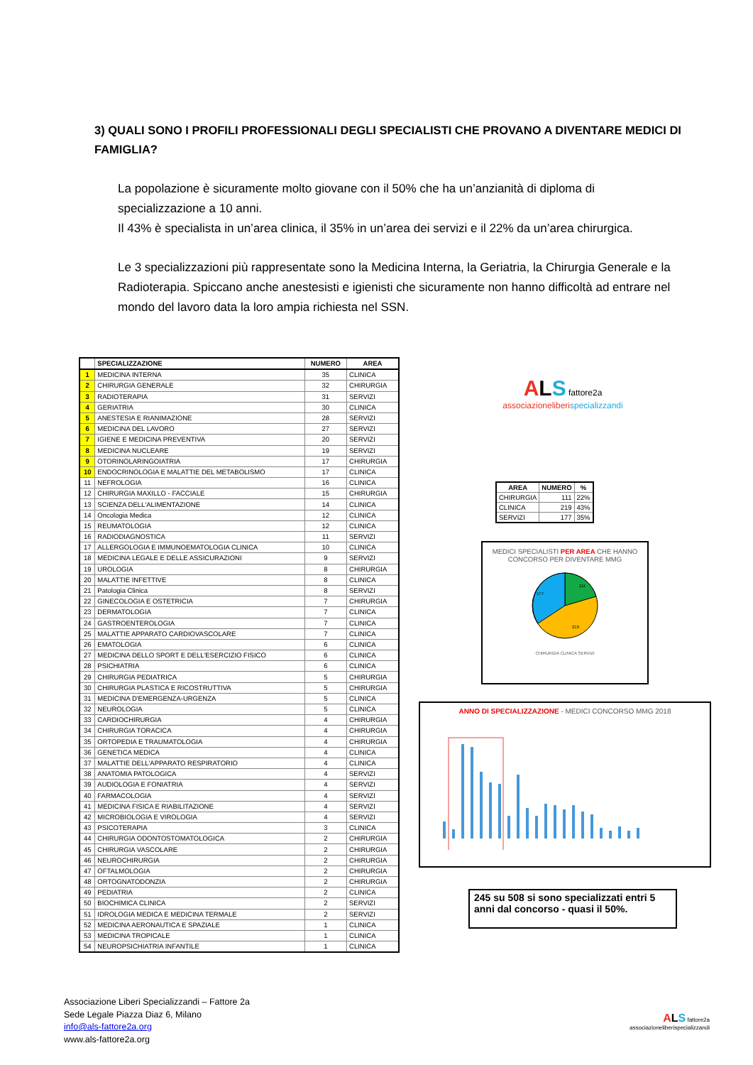3) QUALI SONO I PROFILI PROFESSIONALI DEGLI SPECIALISTI CHE PROVANO A DIVENTARE MEDICI DI FAMIGLIA?
La popolazione è sicuramente molto giovane con il 50% che ha un’anzianità di diploma di specializzazione a 10 anni.
Il 43% è specialista in un’area clinica, il 35% in un’area dei servizi e il 22% da un’area chirurgica.
Le 3 specializzazioni più rappresentate sono la Medicina Interna, la Geriatria, la Chirurgia Generale e la Radioterapia. Spiccano anche anestesisti e igienisti che sicuramente non hanno difficoltà ad entrare nel mondo del lavoro data la loro ampia richiesta nel SSN.
| | SPECIALIZZAZIONE | NUMERO | AREA |
| --- | --- | --- | --- |
| 1 | MEDICINA INTERNA | 35 | CLINICA |
| 2 | CHIRURGIA GENERALE | 32 | CHIRURGIA |
| 3 | RADIOTERAPIA | 31 | SERVIZI |
| 4 | GERIATRIA | 30 | CLINICA |
| 5 | ANESTESIA E RIANIMAZIONE | 28 | SERVIZI |
| 6 | MEDICINA DEL LAVORO | 27 | SERVIZI |
| 7 | IGIENE E MEDICINA PREVENTIVA | 20 | SERVIZI |
| 8 | MEDICINA NUCLEARE | 19 | SERVIZI |
| 9 | OTORINOLARINGOIATRIA | 17 | CHIRURGIA |
| 10 | ENDOCRINOLOGIA E MALATTIE DEL METABOLISMO | 17 | CLINICA |
| 11 | NEFROLOGIA | 16 | CLINICA |
| 12 | CHIRURGIA MAXILLO - FACCIALE | 15 | CHIRURGIA |
| 13 | SCIENZA DELL'ALIMENTAZIONE | 14 | CLINICA |
| 14 | Oncologia Medica | 12 | CLINICA |
| 15 | REUMATOLOGIA | 12 | CLINICA |
| 16 | RADIODIAGNOSTICA | 11 | SERVIZI |
| 17 | ALLERGOLOGIA E IMMUNOEMATOLOGIA CLINICA | 10 | CLINICA |
| 18 | MEDICINA LEGALE E DELLE ASSICURAZIONI | 9 | SERVIZI |
| 19 | UROLOGIA | 8 | CHIRURGIA |
| 20 | MALATTIE INFETTIVE | 8 | CLINICA |
| 21 | Patologia Clinica | 8 | SERVIZI |
| 22 | GINECOLOGIA E OSTETRICIA | 7 | CHIRURGIA |
| 23 | DERMATOLOGIA | 7 | CLINICA |
| 24 | GASTROENTEROLOGIA | 7 | CLINICA |
| 25 | MALATTIE APPARATO CARDIOVASCOLARE | 7 | CLINICA |
| 26 | EMATOLOGIA | 6 | CLINICA |
| 27 | MEDICINA DELLO SPORT E DELL'ESERCIZIO FISICO | 6 | CLINICA |
| 28 | PSICHIATRIA | 6 | CLINICA |
| 29 | CHIRURGIA PEDIATRICA | 5 | CHIRURGIA |
| 30 | CHIRURGIA PLASTICA E RICOSTRUTTIVA | 5 | CHIRURGIA |
| 31 | MEDICINA D'EMERGENZA-URGENZA | 5 | CLINICA |
| 32 | NEUROLOGIA | 5 | CLINICA |
| 33 | CARDIOCHIRURGIA | 4 | CHIRURGIA |
| 34 | CHIRURGIA TORACICA | 4 | CHIRURGIA |
| 35 | ORTOPEDIA E TRAUMATOLOGIA | 4 | CHIRURGIA |
| 36 | GENETICA MEDICA | 4 | CLINICA |
| 37 | MALATTIE DELL'APPARATO RESPIRATORIO | 4 | CLINICA |
| 38 | ANATOMIA PATOLOGICA | 4 | SERVIZI |
| 39 | AUDIOLOGIA E FONIATRIA | 4 | SERVIZI |
| 40 | FARMACOLOGIA | 4 | SERVIZI |
| 41 | MEDICINA FISICA E RIABILITAZIONE | 4 | SERVIZI |
| 42 | MICROBIOLOGIA E VIROLOGIA | 4 | SERVIZI |
| 43 | PSICOTERAPIA | 3 | CLINICA |
| 44 | CHIRURGIA ODONTOSTOMATOLOGICA | 2 | CHIRURGIA |
| 45 | CHIRURGIA VASCOLARE | 2 | CHIRURGIA |
| 46 | NEUROCHIRURGIA | 2 | CHIRURGIA |
| 47 | OFTALMOLOGIA | 2 | CHIRURGIA |
| 48 | ORTOGNATODONZIA | 2 | CHIRURGIA |
| 49 | PEDIATRIA | 2 | CLINICA |
| 50 | BIOCHIMICA CLINICA | 2 | SERVIZI |
| 51 | IDROLOGIA MEDICA E MEDICINA TERMALE | 2 | SERVIZI |
| 52 | MEDICINA AERONAUTICA E SPAZIALE | 1 | CLINICA |
| 53 | MEDICINA TROPICALE | 1 | CLINICA |
| 54 | NEUROPSICHIATRIA INFANTILE | 1 | CLINICA |
ALS fattore2a
associazioneliberi specializzandi
| AREA | NUMERO | % |
| --- | --- | --- |
| CHIRURGIA | 111 | 22% |
| CLINICA | 219 | 43% |
| SERVIZI | 177 | 35% |
MEDICI SPECIALISTI PER AREA CHE HANNO CONCORSO PER DIVENTARE MMG
111
219
177
CHIRURGIA CLINICA SERVIZI
ANNO DI SPECIALIZZAZIONE - MEDICI CONCORSO MMG 2018
245 su 508 si sono specializzati entri 5 anni dal concorso - quasi il 50%.
Associazione Liberi Specializzandi – Fattore 2a
Sede Legale Piazza Diaz 6, Milano
info@als-fattore2a.org
www.als-fattore2a.org
ALS fattore2a
associazioneliberispecializzandi